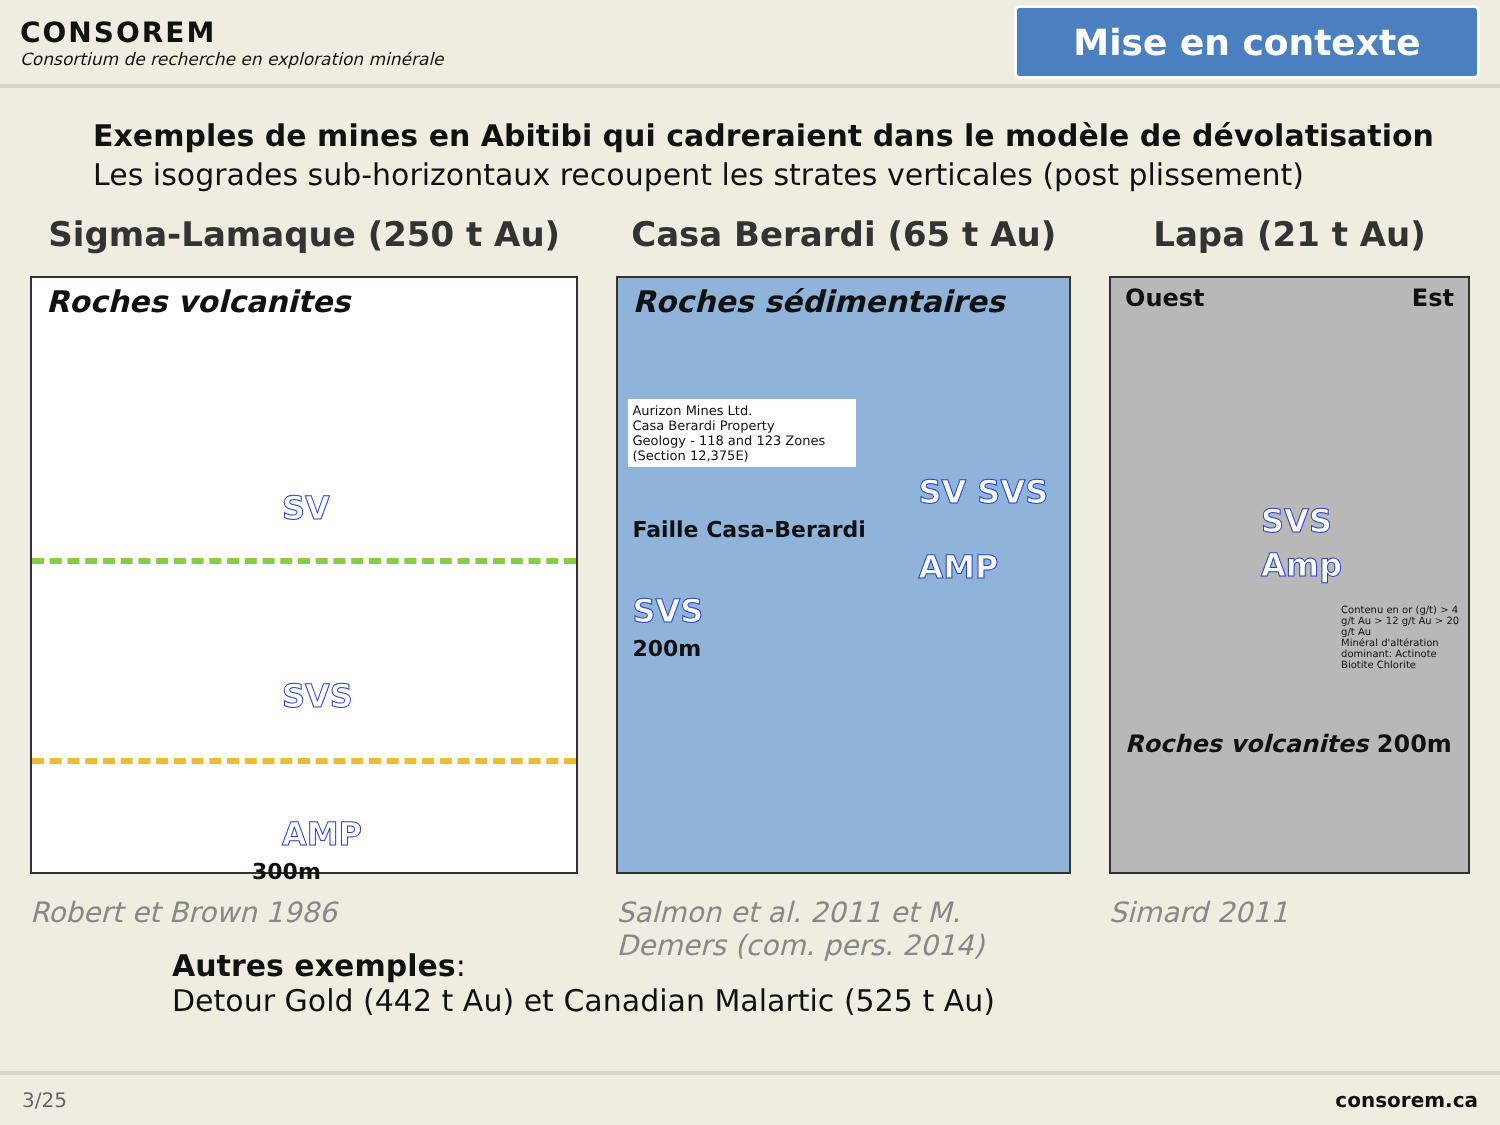CONSOREM
Consortium de recherche en exploration minérale
Mise en contexte
Exemples de mines en Abitibi qui cadreraient dans le modèle de dévolatisation
Les isogrades sub-horizontaux recoupent les strates verticales (post plissement)
Sigma-Lamaque (250 t Au)
Roches volcanites
SV
SVS
AMP
300m
Robert et Brown 1986
Casa Berardi (65 t Au)
Roches sédimentaires
Aurizon Mines Ltd.
Casa Berardi Property
Geology - 118 and 123 Zones (Section 12,375E)
SV SVS
Faille Casa-Berardi
AMP
SVS
200m
Salmon et al. 2011 et M. Demers (com. pers. 2014)
Lapa (21 t Au)
Ouest Est
SVS
Amp
Contenu en or (g/t) > 4 g/t Au > 12 g/t Au > 20 g/t Au
Minéral d'altération dominant: Actinote Biotite Chlorite
Roches volcanites 200m
Simard 2011
Autres exemples:
Detour Gold (442 t Au) et Canadian Malartic (525 t Au)
3/25 consorem.ca